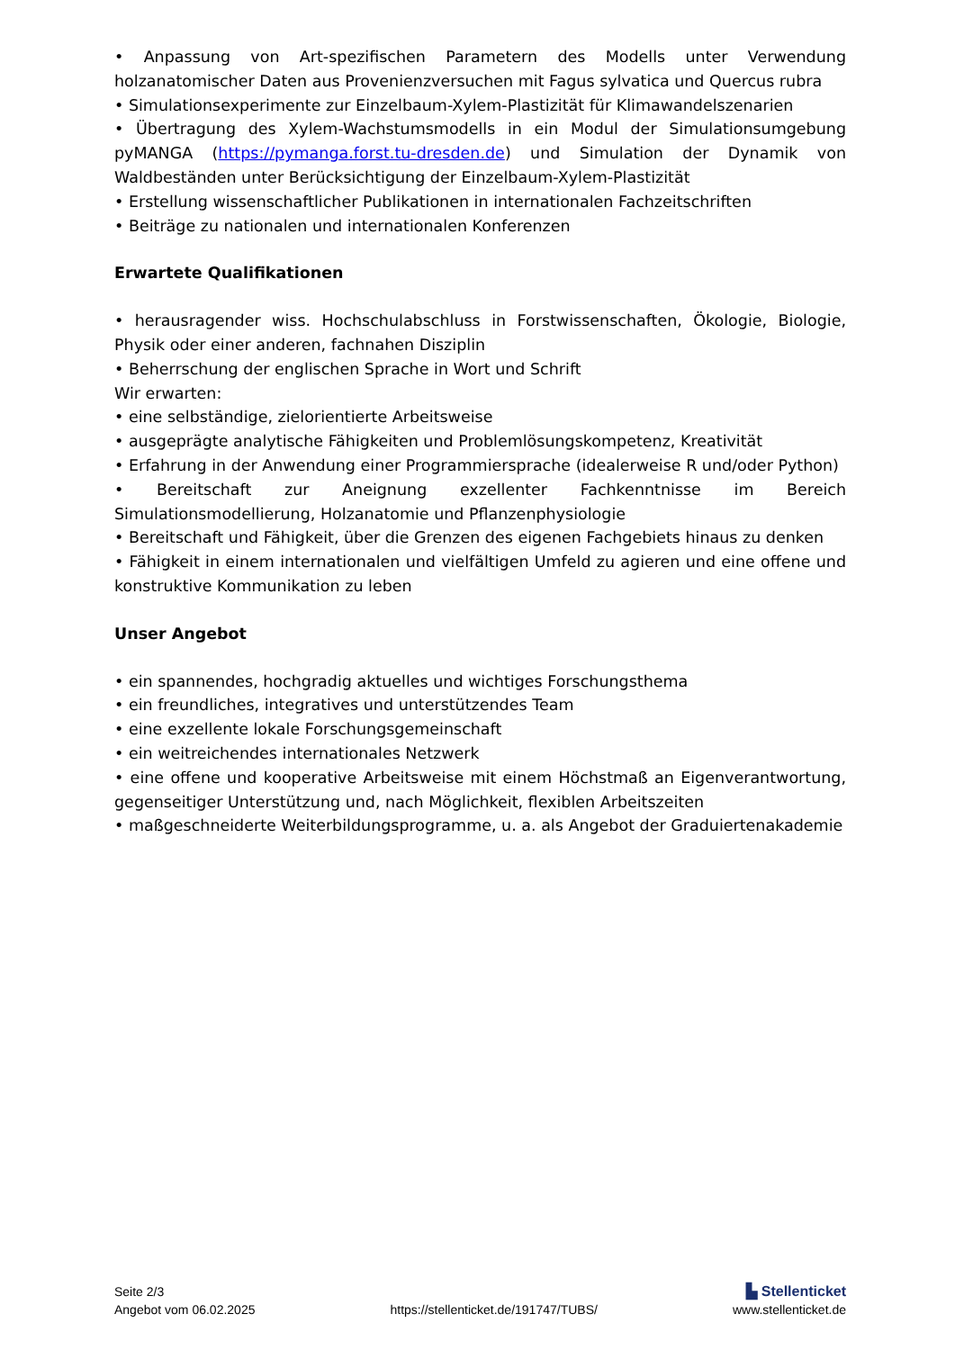• Anpassung von Art-spezifischen Parametern des Modells unter Verwendung holzanatomischer Daten aus Provenienzversuchen mit Fagus sylvatica und Quercus rubra
• Simulationsexperimente zur Einzelbaum-Xylem-Plastizität für Klimawandelszenarien
• Übertragung des Xylem-Wachstumsmodells in ein Modul der Simulationsumgebung pyMANGA (https://pymanga.forst.tu-dresden.de) und Simulation der Dynamik von Waldbeständen unter Berücksichtigung der Einzelbaum-Xylem-Plastizität
• Erstellung wissenschaftlicher Publikationen in internationalen Fachzeitschriften
• Beiträge zu nationalen und internationalen Konferenzen
Erwartete Qualifikationen
• herausragender wiss. Hochschulabschluss in Forstwissenschaften, Ökologie, Biologie, Physik oder einer anderen, fachnahen Disziplin
• Beherrschung der englischen Sprache in Wort und Schrift
Wir erwarten:
• eine selbständige, zielorientierte Arbeitsweise
• ausgeprägte analytische Fähigkeiten und Problemlösungskompetenz, Kreativität
• Erfahrung in der Anwendung einer Programmiersprache (idealerweise R und/oder Python)
• Bereitschaft zur Aneignung exzellenter Fachkenntnisse im Bereich Simulationsmodellierung, Holzanatomie und Pflanzenphysiologie
• Bereitschaft und Fähigkeit, über die Grenzen des eigenen Fachgebiets hinaus zu denken
• Fähigkeit in einem internationalen und vielfältigen Umfeld zu agieren und eine offene und konstruktive Kommunikation zu leben
Unser Angebot
• ein spannendes, hochgradig aktuelles und wichtiges Forschungsthema
• ein freundliches, integratives und unterstützendes Team
• eine exzellente lokale Forschungsgemeinschaft
• ein weitreichendes internationales Netzwerk
• eine offene und kooperative Arbeitsweise mit einem Höchstmaß an Eigenverantwortung, gegenseitiger Unterstützung und, nach Möglichkeit, flexiblen Arbeitszeiten
• maßgeschneiderte Weiterbildungsprogramme, u. a. als Angebot der Graduiertenakademie
Seite 2/3 ▙ Stellenticket
Angebot vom 06.02.2025 https://stellenticket.de/191747/TUBS/ www.stellenticket.de